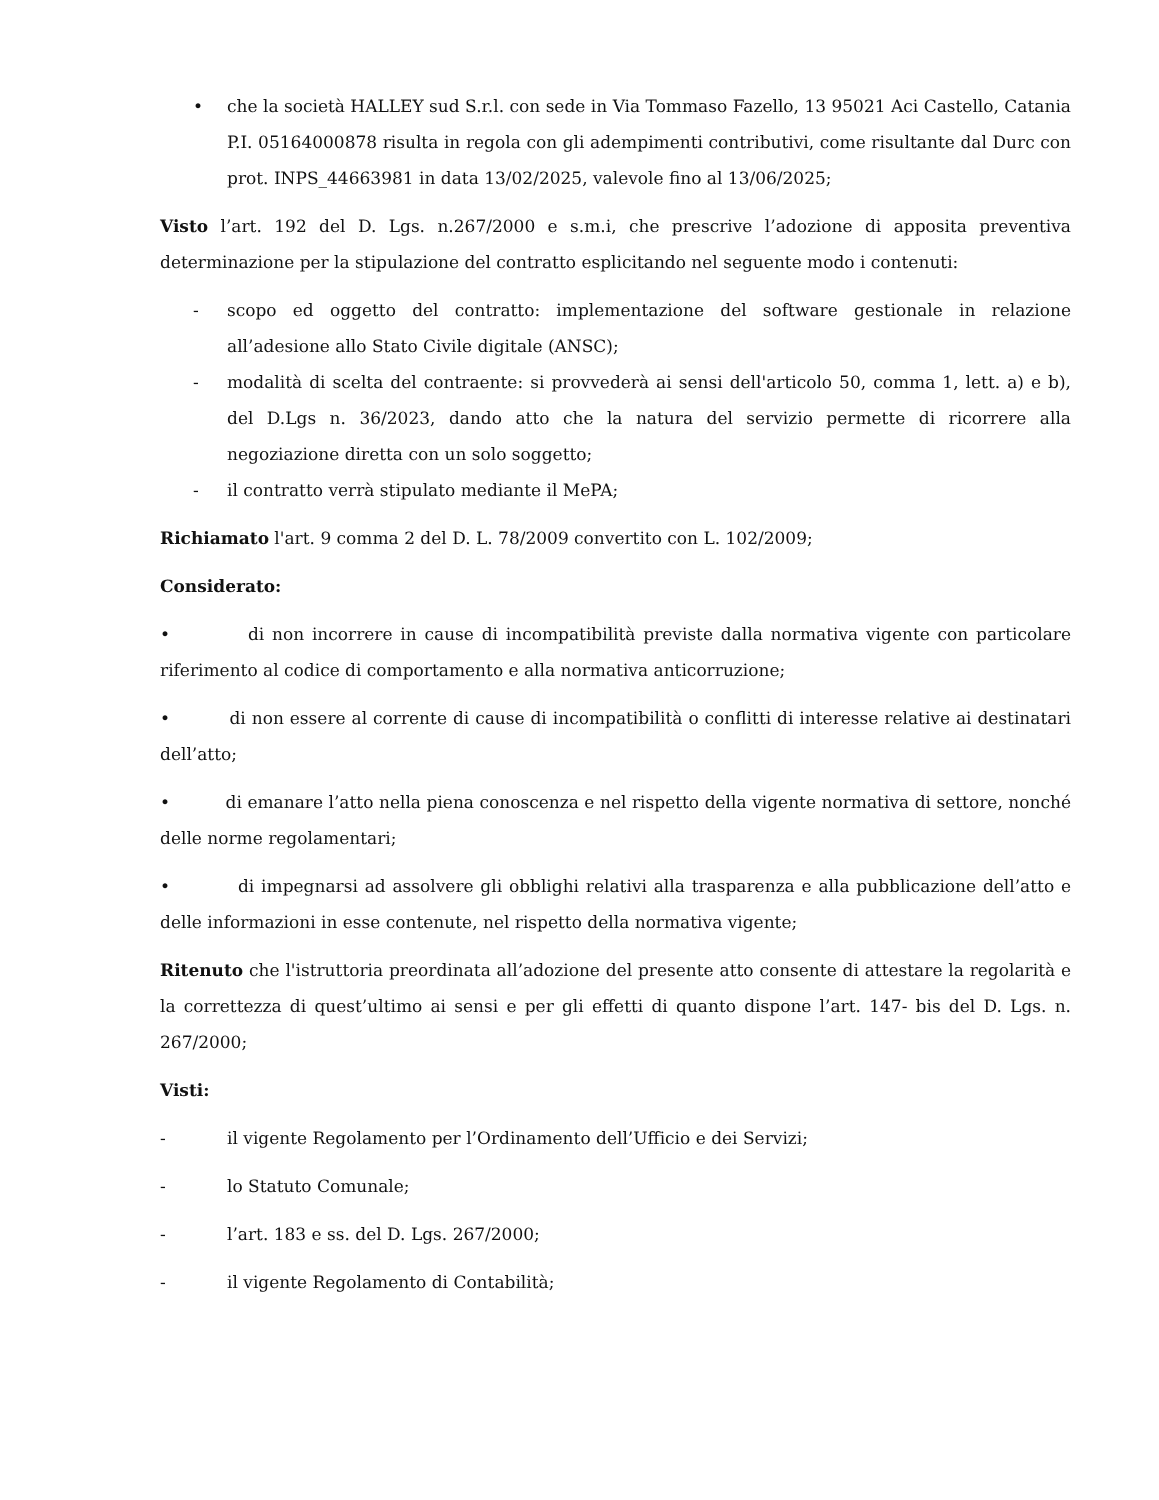• che la società HALLEY sud S.r.l. con sede in Via Tommaso Fazello, 13 95021 Aci Castello, Catania P.I. 05164000878 risulta in regola con gli adempimenti contributivi, come risultante dal Durc con prot. INPS_44663981 in data 13/02/2025, valevole fino al 13/06/2025;
Visto l’art. 192 del D. Lgs. n.267/2000 e s.m.i, che prescrive l’adozione di apposita preventiva determinazione per la stipulazione del contratto esplicitando nel seguente modo i contenuti:
- scopo ed oggetto del contratto: implementazione del software gestionale in relazione all’adesione allo Stato Civile digitale (ANSC);
- modalità di scelta del contraente: si provvederà ai sensi dell'articolo 50, comma 1, lett. a) e b), del D.Lgs n. 36/2023, dando atto che la natura del servizio permette di ricorrere alla negoziazione diretta con un solo soggetto;
- il contratto verrà stipulato mediante il MePA;
Richiamato l'art. 9 comma 2 del D. L. 78/2009 convertito con L. 102/2009;
Considerato:
• di non incorrere in cause di incompatibilità previste dalla normativa vigente con particolare riferimento al codice di comportamento e alla normativa anticorruzione;
• di non essere al corrente di cause di incompatibilità o conflitti di interesse relative ai destinatari dell’atto;
• di emanare l’atto nella piena conoscenza e nel rispetto della vigente normativa di settore, nonché delle norme regolamentari;
• di impegnarsi ad assolvere gli obblighi relativi alla trasparenza e alla pubblicazione dell’atto e delle informazioni in esse contenute, nel rispetto della normativa vigente;
Ritenuto che l'istruttoria preordinata all’adozione del presente atto consente di attestare la regolarità e la correttezza di quest’ultimo ai sensi e per gli effetti di quanto dispone l’art. 147- bis del D. Lgs. n. 267/2000;
Visti:
- il vigente Regolamento per l’Ordinamento dell’Ufficio e dei Servizi;
- lo Statuto Comunale;
- l’art. 183 e ss. del D. Lgs. 267/2000;
- il vigente Regolamento di Contabilità;